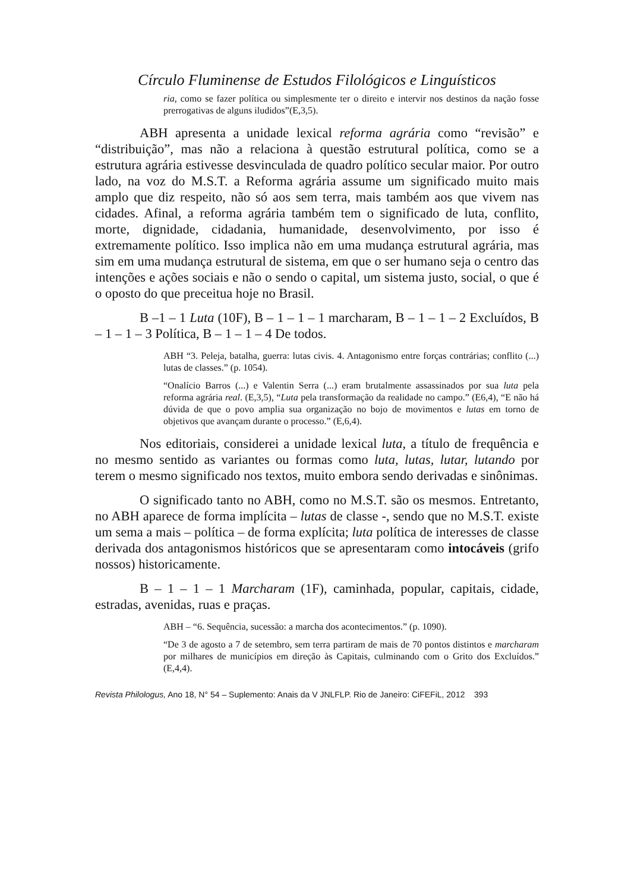Círculo Fluminense de Estudos Filológicos e Linguísticos
ria, como se fazer política ou simplesmente ter o direito e intervir nos destinos da nação fosse prerrogativas de alguns iludidos”(E,3,5).
ABH apresenta a unidade lexical reforma agrária como “revisão” e “distribuição”, mas não a relaciona à questão estrutural política, como se a estrutura agrária estivesse desvinculada de quadro político secular maior. Por outro lado, na voz do M.S.T. a Reforma agrária assume um significado muito mais amplo que diz respeito, não só aos sem terra, mais também aos que vivem nas cidades. Afinal, a reforma agrária também tem o significado de luta, conflito, morte, dignidade, cidadania, humanidade, desenvolvimento, por isso é extremamente político. Isso implica não em uma mudança estrutural agrária, mas sim em uma mudança estrutural de sistema, em que o ser humano seja o centro das intenções e ações sociais e não o sendo o capital, um sistema justo, social, o que é o oposto do que preceitua hoje no Brasil.
B –1 – 1 Luta (10F), B – 1 – 1 – 1 marcharam, B – 1 – 1 – 2 Excluídos, B – 1 – 1 – 3 Política, B – 1 – 1 – 4 De todos.
ABH “3. Peleja, batalha, guerra: lutas civis. 4. Antagonismo entre forças contrárias; conflito (...) lutas de classes.” (p. 1054).
“Onalício Barros (...) e Valentin Serra (...) eram brutalmente assassinados por sua luta pela reforma agrária real. (E,3,5), “Luta pela transformação da realidade no campo.” (E6,4), “E não há dúvida de que o povo amplia sua organização no bojo de movimentos e lutas em torno de objetivos que avançam durante o processo.” (E,6,4).
Nos editoriais, considerei a unidade lexical luta, a título de frequência e no mesmo sentido as variantes ou formas como luta, lutas, lutar, lutando por terem o mesmo significado nos textos, muito embora sendo derivadas e sinônimas.
O significado tanto no ABH, como no M.S.T. são os mesmos. Entretanto, no ABH aparece de forma implícita – lutas de classe -, sendo que no M.S.T. existe um sema a mais – política – de forma explícita; luta política de interesses de classe derivada dos antagonismos históricos que se apresentaram como intocáveis (grifo nossos) historicamente.
B – 1 – 1 – 1 Marcharam (1F), caminhada, popular, capitais, cidade, estradas, avenidas, ruas e praças.
ABH – “6. Sequência, sucessão: a marcha dos acontecimentos.” (p. 1090).
“De 3 de agosto a 7 de setembro, sem terra partiram de mais de 70 pontos distintos e marcharam por milhares de municípios em direção às Capitais, culminando com o Grito dos Excluídos.” (E,4,4).
Revista Philologus, Ano 18, N° 54 – Suplemento: Anais da V JNLFLP. Rio de Janeiro: CiFEFiL, 2012 393